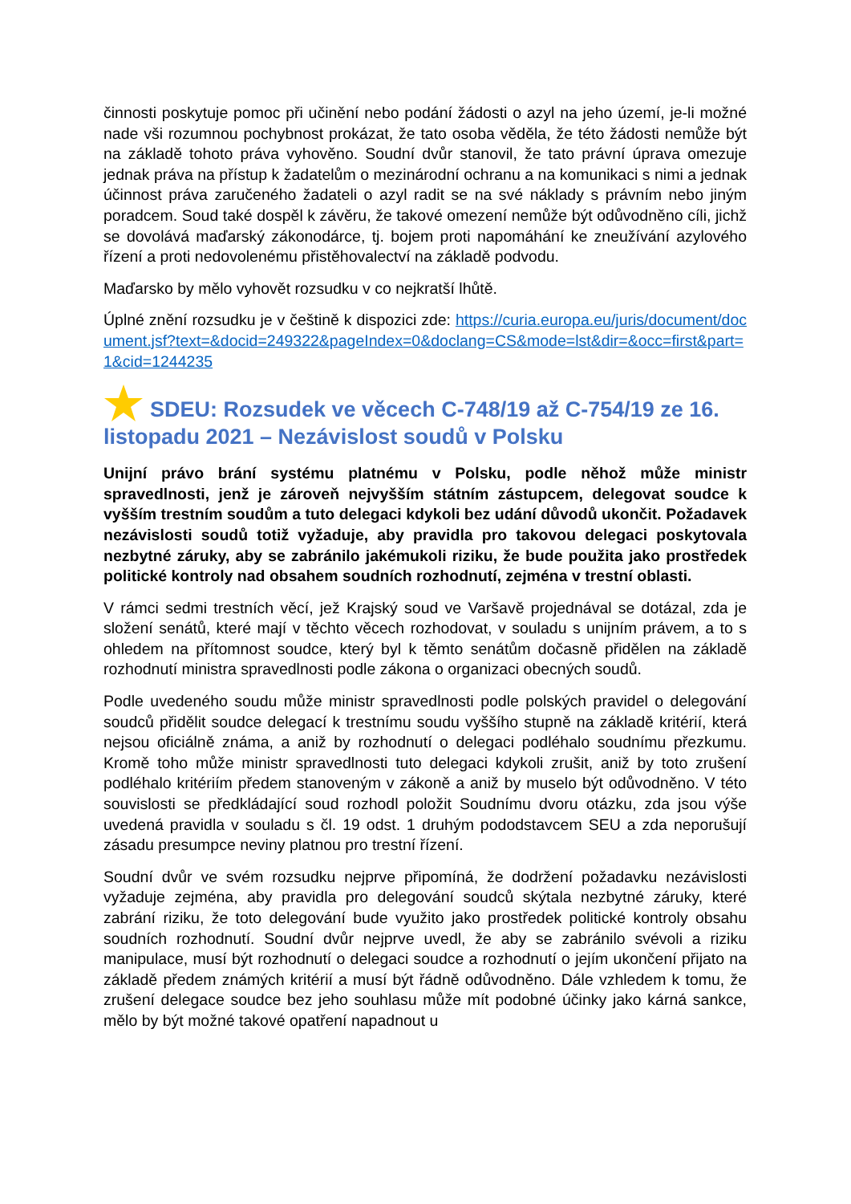činnosti poskytuje pomoc při učinění nebo podání žádosti o azyl na jeho území, je-li možné nade vši rozumnou pochybnost prokázat, že tato osoba věděla, že této žádosti nemůže být na základě tohoto práva vyhověno. Soudní dvůr stanovil, že tato právní úprava omezuje jednak práva na přístup k žadatelům o mezinárodní ochranu a na komunikaci s nimi a jednak účinnost práva zaručeného žadateli o azyl radit se na své náklady s právním nebo jiným poradcem. Soud také dospěl k závěru, že takové omezení nemůže být odůvodněno cíli, jichž se dovolává maďarský zákonodárce, tj. bojem proti napomáhání ke zneužívání azylového řízení a proti nedovolenému přistěhovalectví na základě podvodu.
Maďarsko by mělo vyhovět rozsudku v co nejkratší lhůtě.
Úplné znění rozsudku je v češtině k dispozici zde: https://curia.europa.eu/juris/document/document.jsf?text=&docid=249322&pageIndex=0&doclang=CS&mode=lst&dir=&occ=first&part=1&cid=1244235
SDEU: Rozsudek ve věcech C-748/19 až C-754/19 ze 16. listopadu 2021 – Nezávislost soudů v Polsku
Unijní právo brání systému platnému v Polsku, podle něhož může ministr spravedlnosti, jenž je zároveň nejvyšším státním zástupcem, delegovat soudce k vyšším trestním soudům a tuto delegaci kdykoli bez udání důvodů ukončit. Požadavek nezávislosti soudů totiž vyžaduje, aby pravidla pro takovou delegaci poskytovala nezbytné záruky, aby se zabránilo jakémukoli riziku, že bude použita jako prostředek politické kontroly nad obsahem soudních rozhodnutí, zejména v trestní oblasti.
V rámci sedmi trestních věcí, jež Krajský soud ve Varšavě projednával se dotázal, zda je složení senátů, které mají v těchto věcech rozhodovat, v souladu s unijním právem, a to s ohledem na přítomnost soudce, který byl k těmto senátům dočasně přidělen na základě rozhodnutí ministra spravedlnosti podle zákona o organizaci obecných soudů.
Podle uvedeného soudu může ministr spravedlnosti podle polských pravidel o delegování soudců přidělit soudce delegací k trestnímu soudu vyššího stupně na základě kritérií, která nejsou oficiálně známa, a aniž by rozhodnutí o delegaci podléhalo soudnímu přezkumu. Kromě toho může ministr spravedlnosti tuto delegaci kdykoli zrušit, aniž by toto zrušení podléhalo kritériím předem stanoveným v zákoně a aniž by muselo být odůvodněno. V této souvislosti se předkládající soud rozhodl položit Soudnímu dvoru otázku, zda jsou výše uvedená pravidla v souladu s čl. 19 odst. 1 druhým pododstavcem SEU a zda neporušují zásadu presumpce neviny platnou pro trestní řízení.
Soudní dvůr ve svém rozsudku nejprve připomíná, že dodržení požadavku nezávislosti vyžaduje zejména, aby pravidla pro delegování soudců skýtala nezbytné záruky, které zabrání riziku, že toto delegování bude využito jako prostředek politické kontroly obsahu soudních rozhodnutí. Soudní dvůr nejprve uvedl, že aby se zabránilo svévoli a riziku manipulace, musí být rozhodnutí o delegaci soudce a rozhodnutí o jejím ukončení přijato na základě předem známých kritérií a musí být řádně odůvodněno. Dále vzhledem k tomu, že zrušení delegace soudce bez jeho souhlasu může mít podobné účinky jako kárná sankce, mělo by být možné takové opatření napadnout u